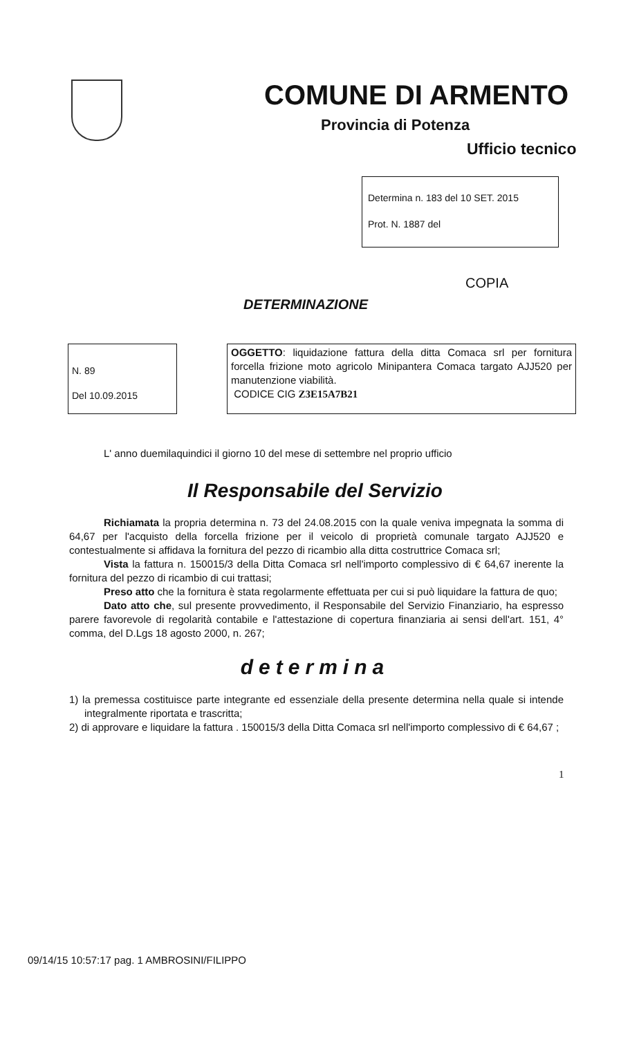COMUNE DI ARMENTO
Provincia di Potenza
Ufficio tecnico
Determina n. 183 del 10 SET. 2015
Prot. N. 1887 del
COPIA
DETERMINAZIONE
N. 89
Del 10.09.2015
OGGETTO: liquidazione fattura della ditta Comaca srl per fornitura forcella frizione moto agricolo Minipantera Comaca targato AJJ520 per manutenzione viabilità.
CODICE CIG Z3E15A7B21
L' anno duemilaquindici il giorno 10 del mese di settembre nel proprio ufficio
Il Responsabile del Servizio
Richiamata la propria determina n. 73 del 24.08.2015 con la quale veniva impegnata la somma di 64,67 per l'acquisto della forcella frizione per il veicolo di proprietà comunale targato AJJ520 e contestualmente si affidava la fornitura del pezzo di ricambio alla ditta costruttrice Comaca srl;
Vista la fattura n. 150015/3 della Ditta Comaca srl nell'importo complessivo di € 64,67 inerente la fornitura del pezzo di ricambio di cui trattasi;
Preso atto che la fornitura è stata regolarmente effettuata per cui si può liquidare la fattura de quo;
Dato atto che, sul presente provvedimento, il Responsabile del Servizio Finanziario, ha espresso parere favorevole di regolarità contabile e l'attestazione di copertura finanziaria ai sensi dell'art. 151, 4° comma, del D.Lgs 18 agosto 2000, n. 267;
determina
1) la premessa costituisce parte integrante ed essenziale della presente determina nella quale si intende integralmente riportata e trascritta;
2) di approvare e liquidare la fattura . 150015/3 della Ditta Comaca srl nell'importo complessivo di € 64,67 ;
1
09/14/15 10:57:17 pag. 1 AMBROSINI/FILIPPO